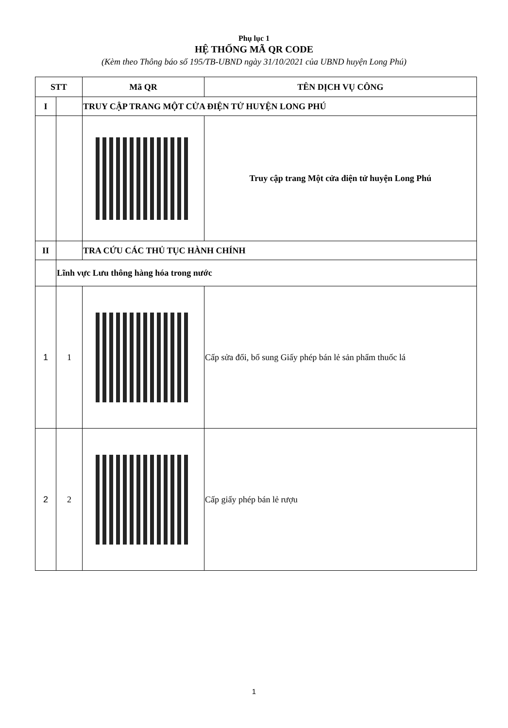Phụ lục 1
HỆ THỐNG MÃ QR CODE
(Kèm theo Thông báo số 195/TB-UBND ngày 31/10/2021 của UBND huyện Long Phú)
| STT | | Mã QR | TÊN DỊCH VỤ CÔNG |
| --- | --- | --- | --- |
| I | | TRUY CẬP TRANG MỘT CỬA ĐIỆN TỬ HUYỆN LONG PHÚ | |
| | | | Truy cập trang Một cửa điện tử huyện Long Phú |
| II | | TRA CỨU CÁC THỦ TỤC HÀNH CHÍNH | |
| | Lĩnh vực Lưu thông hàng hóa trong nước | | |
| 1 | 1 | | Cấp sửa đổi, bổ sung Giấy phép bán lẻ sản phẩm thuốc lá |
| 2 | 2 | | Cấp giấy phép bán lẻ rượu |
1